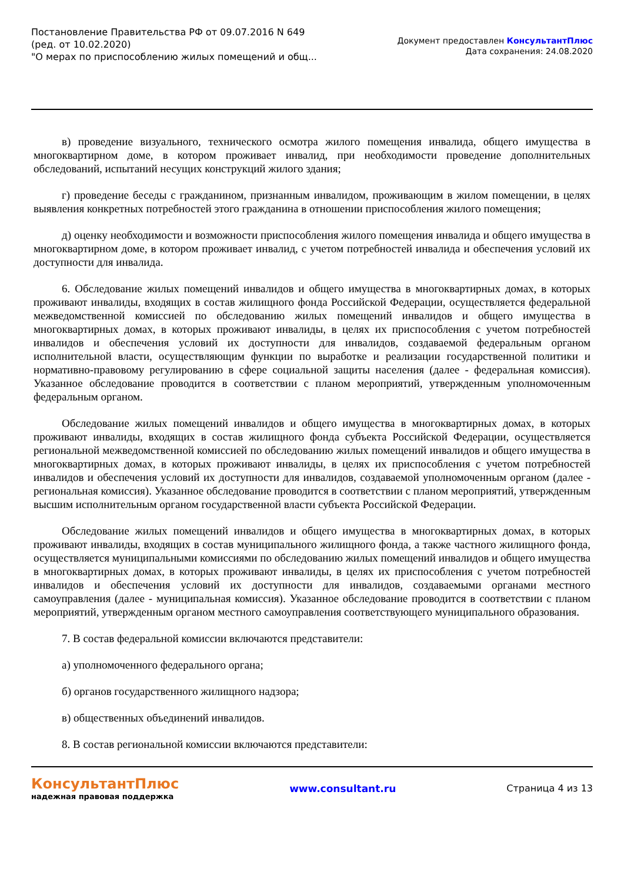Постановление Правительства РФ от 09.07.2016 N 649
(ред. от 10.02.2020)
"О мерах по приспособлению жилых помещений и общ...
Документ предоставлен КонсультантПлюс
Дата сохранения: 24.08.2020
в) проведение визуального, технического осмотра жилого помещения инвалида, общего имущества в многоквартирном доме, в котором проживает инвалид, при необходимости проведение дополнительных обследований, испытаний несущих конструкций жилого здания;
г) проведение беседы с гражданином, признанным инвалидом, проживающим в жилом помещении, в целях выявления конкретных потребностей этого гражданина в отношении приспособления жилого помещения;
д) оценку необходимости и возможности приспособления жилого помещения инвалида и общего имущества в многоквартирном доме, в котором проживает инвалид, с учетом потребностей инвалида и обеспечения условий их доступности для инвалида.
6. Обследование жилых помещений инвалидов и общего имущества в многоквартирных домах, в которых проживают инвалиды, входящих в состав жилищного фонда Российской Федерации, осуществляется федеральной межведомственной комиссией по обследованию жилых помещений инвалидов и общего имущества в многоквартирных домах, в которых проживают инвалиды, в целях их приспособления с учетом потребностей инвалидов и обеспечения условий их доступности для инвалидов, создаваемой федеральным органом исполнительной власти, осуществляющим функции по выработке и реализации государственной политики и нормативно-правовому регулированию в сфере социальной защиты населения (далее - федеральная комиссия). Указанное обследование проводится в соответствии с планом мероприятий, утвержденным уполномоченным федеральным органом.
Обследование жилых помещений инвалидов и общего имущества в многоквартирных домах, в которых проживают инвалиды, входящих в состав жилищного фонда субъекта Российской Федерации, осуществляется региональной межведомственной комиссией по обследованию жилых помещений инвалидов и общего имущества в многоквартирных домах, в которых проживают инвалиды, в целях их приспособления с учетом потребностей инвалидов и обеспечения условий их доступности для инвалидов, создаваемой уполномоченным органом (далее - региональная комиссия). Указанное обследование проводится в соответствии с планом мероприятий, утвержденным высшим исполнительным органом государственной власти субъекта Российской Федерации.
Обследование жилых помещений инвалидов и общего имущества в многоквартирных домах, в которых проживают инвалиды, входящих в состав муниципального жилищного фонда, а также частного жилищного фонда, осуществляется муниципальными комиссиями по обследованию жилых помещений инвалидов и общего имущества в многоквартирных домах, в которых проживают инвалиды, в целях их приспособления с учетом потребностей инвалидов и обеспечения условий их доступности для инвалидов, создаваемыми органами местного самоуправления (далее - муниципальная комиссия). Указанное обследование проводится в соответствии с планом мероприятий, утвержденным органом местного самоуправления соответствующего муниципального образования.
7. В состав федеральной комиссии включаются представители:
а) уполномоченного федерального органа;
б) органов государственного жилищного надзора;
в) общественных объединений инвалидов.
8. В состав региональной комиссии включаются представители:
КонсультантПлюс
надежная правовая поддержка
www.consultant.ru Страница 4 из 13